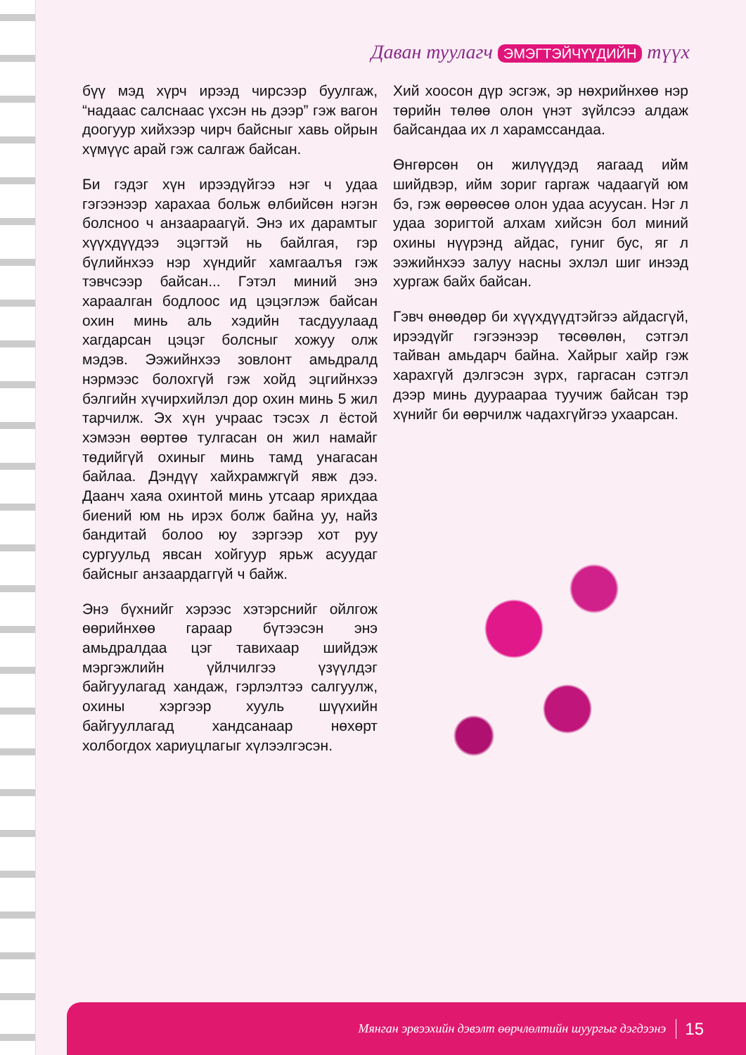Даван туулагч ЭМЭГТЭЙЧҮҮДИЙН түүх
бүү мэд хүрч ирээд чирсээр буулгаж, “надаас салснаас үхсэн нь дээр” гэж вагон доогуур хийхээр чирч байсныг хавь ойрын хүмүүс арай гэж салгаж байсан.
Би гэдэг хүн ирээдүйгээ нэг ч удаа гэгээнээр харахаа больж өлбийсөн нэгэн болсноо ч анзаараагүй. Энэ их дарамтыг хүүхдүүдээ эцэгтэй нь байлгая, гэр бүлийнхээ нэр хүндийг хамгаалъя гэж тэвчсээр байсан... Гэтэл миний энэ хараалган бодлоос ид цэцэглэж байсан охин минь аль хэдийн тасдуулаад хагдарсан цэцэг болсныг хожуу олж мэдэв. Ээжийнхээ зовлонт амьдралд нэрмээс болохгүй гэж хойд эцгийнхээ бэлгийн хүчирхийлэл дор охин минь 5 жил тарчилж. Эх хүн учраас тэсэх л ёстой хэмээн өөртөө тулгасан он жил намайг төдийгүй охиныг минь тамд унагасан байлаа. Дэндүү хайхрамжгүй явж дээ. Даанч хаяа охинтой минь утсаар ярихдаа биений юм нь ирэх болж байна уу, найз бандитай болоо юу зэргээр хот руу сургуульд явсан хойгуур ярьж асуудаг байсныг анзаардаггүй ч байж.
Энэ бүхнийг хэрээс хэтэрснийг ойлгож өөрийнхөө гараар бүтээсэн энэ амьдралдаа цэг тавихаар шийдэж мэргэжлийн үйлчилгээ үзүүлдэг байгуулагад хандаж, гэрлэлтээ салгуулж, охины хэргээр хууль шүүхийн байгууллагад хандсанаар нөхөрт холбогдох хариуцлагыг хүлээлгэсэн.
Хий хоосон дүр эсгэж, эр нөхрийнхөө нэр төрийн төлөө олон үнэт зүйлсээ алдаж байсандаа их л харамссандаа.
Өнгөрсөн он жилүүдэд яагаад ийм шийдвэр, ийм зориг гаргаж чадаагүй юм бэ, гэж өөрөөсөө олон удаа асуусан. Нэг л удаа зоригтой алхам хийсэн бол миний охины нүүрэнд айдас, гуниг бус, яг л ээжийнхээ залуу насны эхлэл шиг инээд хургаж байх байсан.
Гэвч өнөөдөр би хүүхдүүдтэйгээ айдасгүй, ирээдүйг гэгээнээр төсөөлөн, сэтгэл тайван амьдарч байна. Хайрыг хайр гэж харахгүй дэлгэсэн зүрх, гаргасан сэтгэл дээр минь дуураараа туучиж байсан тэр хүнийг би өөрчилж чадахгүйгээ ухаарсан.
Мянган эрвээхийн дэвэлт өөрчлөлтийн шуургыг дэгдээнэ 15